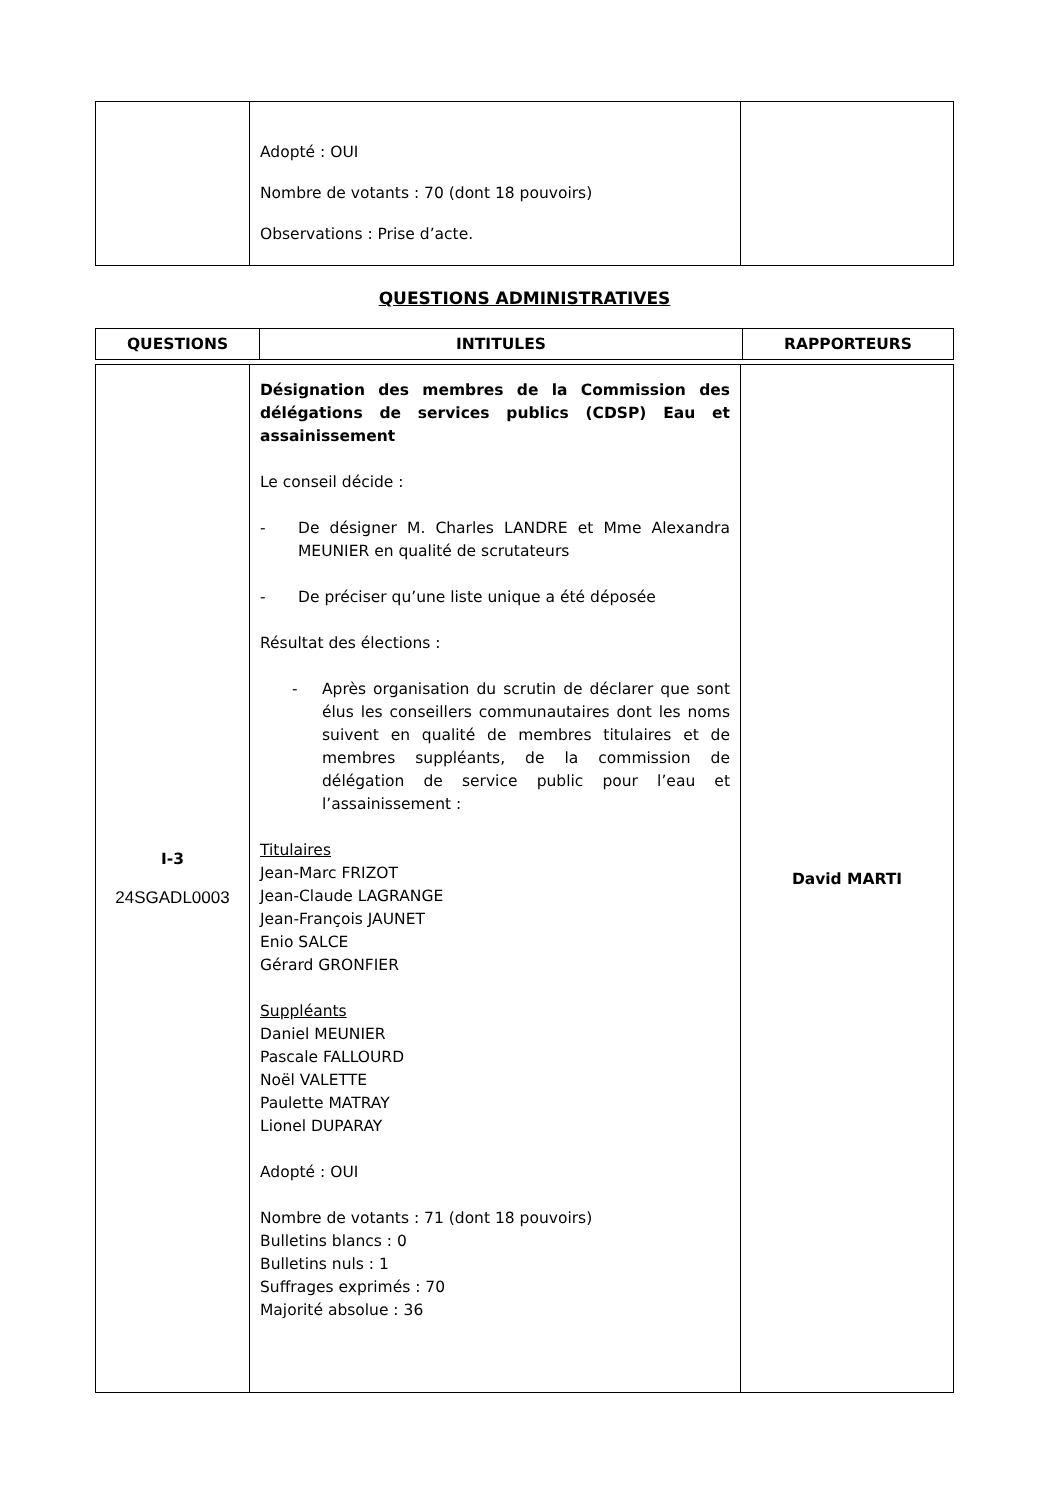| | Adopté : OUI Nombre de votants : 70 (dont 18 pouvoirs) Observations : Prise d’acte. | |
QUESTIONS ADMINISTRATIVES
| QUESTIONS | INTITULES | RAPPORTEURS |
| --- | --- | --- |
| I-3 24SGADL0003 | Désignation des membres de la Commission des délégations de services publics (CDSP) Eau et assainissement Le conseil décide : - De désigner M. Charles LANDRE et Mme Alexandra MEUNIER en qualité de scrutateurs - De préciser qu’une liste unique a été déposée Résultat des élections : - Après organisation du scrutin de déclarer que sont élus les conseillers communautaires dont les noms suivent en qualité de membres titulaires et de membres suppléants, de la commission de délégation de service public pour l’eau et l’assainissement : Titulaires Jean-Marc FRIZOT Jean-Claude LAGRANGE Jean-François JAUNET Enio SALCE Gérard GRONFIER Suppléants Daniel MEUNIER Pascale FALLOURD Noël VALETTE Paulette MATRAY Lionel DUPARAY Adopté : OUI Nombre de votants : 71 (dont 18 pouvoirs) Bulletins blancs : 0 Bulletins nuls : 1 Suffrages exprimés : 70 Majorité absolue : 36 | David MARTI |